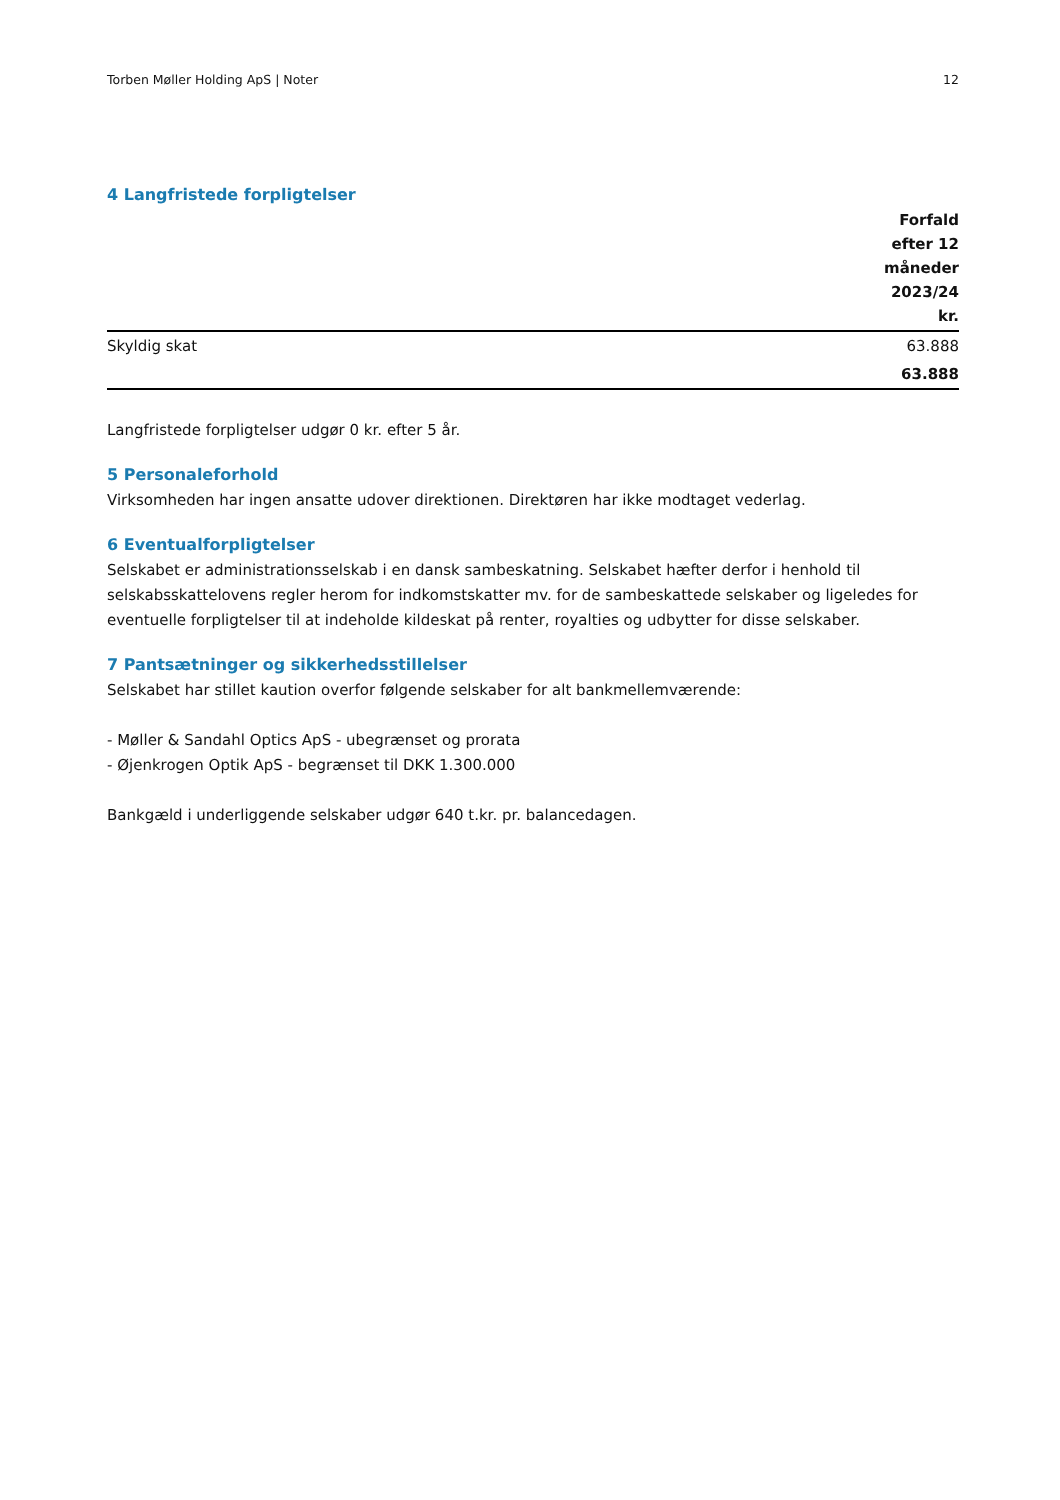Torben Møller Holding ApS | Noter 12
4 Langfristede forpligtelser
| | Forfald efter 12 måneder 2023/24 kr. |
| --- | --- |
| Skyldig skat | 63.888 |
| | 63.888 |
Langfristede forpligtelser udgør 0 kr. efter 5 år.
5 Personaleforhold
Virksomheden har ingen ansatte udover direktionen. Direktøren har ikke modtaget vederlag.
6 Eventualforpligtelser
Selskabet er administrationsselskab i en dansk sambeskatning. Selskabet hæfter derfor i henhold til selskabsskattelovens regler herom for indkomstskatter mv. for de sambeskattede selskaber og ligeledes for eventuelle forpligtelser til at indeholde kildeskat på renter, royalties og udbytter for disse selskaber.
7 Pantsætninger og sikkerhedsstillelser
Selskabet har stillet kaution overfor følgende selskaber for alt bankmellemværende:
- Møller & Sandahl Optics ApS - ubegrænset og prorata
- Øjenkrogen Optik ApS - begrænset til DKK 1.300.000
Bankgæld i underliggende selskaber udgør 640 t.kr. pr. balancedagen.